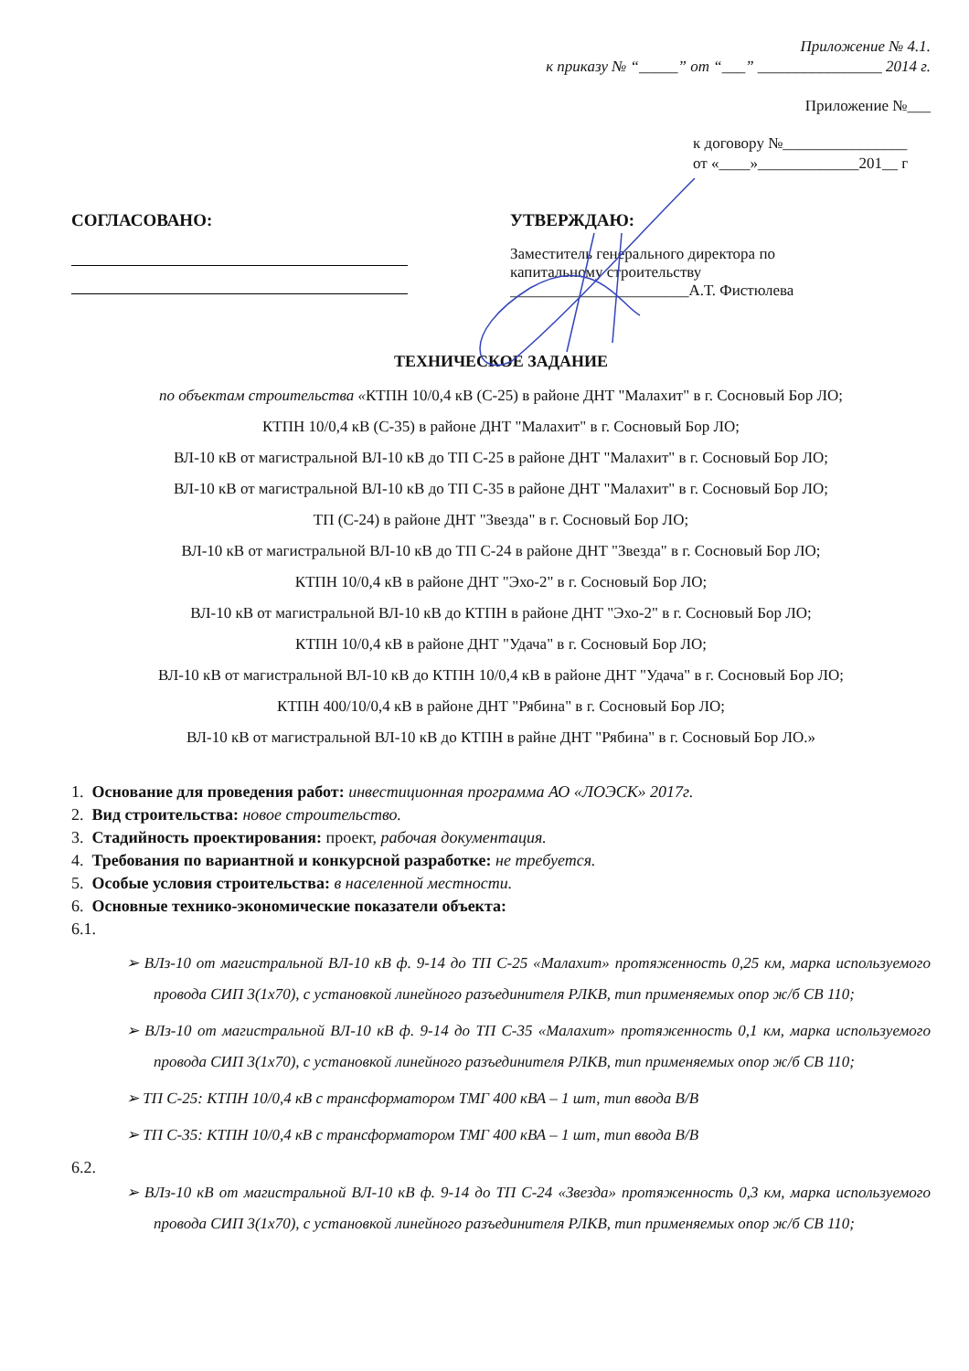Приложение № 4.1.
к приказу № “_____” от “___” ________________ 2014 г.
Приложение №___
к договору №________________
от «____»_____________201__ г
СОГЛАСОВАНО: УТВЕРЖДАЮ:
Заместитель генерального директора по
капитальному строительству
_______________________А.Т. Фистюлева
ТЕХНИЧЕСКОЕ ЗАДАНИЕ
по объектам строительства «КТПН 10/0,4 кВ (С-25) в районе ДНТ "Малахит" в г. Сосновый Бор ЛО;
КТПН 10/0,4 кВ (С-35) в районе ДНТ "Малахит" в г. Сосновый Бор ЛО;
ВЛ-10 кВ от магистральной ВЛ-10 кВ до ТП С-25 в районе ДНТ "Малахит" в г. Сосновый Бор ЛО;
ВЛ-10 кВ от магистральной ВЛ-10 кВ до ТП С-35 в районе ДНТ "Малахит" в г. Сосновый Бор ЛО;
ТП (С-24) в районе ДНТ "Звезда" в г. Сосновый Бор ЛО;
ВЛ-10 кВ от магистральной ВЛ-10 кВ до ТП С-24 в районе ДНТ "Звезда" в г. Сосновый Бор ЛО;
КТПН 10/0,4 кВ в районе ДНТ "Эхо-2" в г. Сосновый Бор ЛО;
ВЛ-10 кВ от магистральной ВЛ-10 кВ до КТПН в районе ДНТ "Эхо-2" в г. Сосновый Бор ЛО;
КТПН 10/0,4 кВ в районе ДНТ "Удача" в г. Сосновый Бор ЛО;
ВЛ-10 кВ от магистральной ВЛ-10 кВ до КТПН 10/0,4 кВ в районе ДНТ "Удача" в г. Сосновый Бор ЛО;
КТПН 400/10/0,4 кВ в районе ДНТ "Рябина" в г. Сосновый Бор ЛО;
ВЛ-10 кВ от магистральной ВЛ-10 кВ до КТПН в райне ДНТ "Рябина" в г. Сосновый Бор ЛО.»
1. Основание для проведения работ: инвестиционная программа АО «ЛОЭСК» 2017г.
2. Вид строительства: новое строительство.
3. Стадийность проектирования: проект, рабочая документация.
4. Требования по вариантной и конкурсной разработке: не требуется.
5. Особые условия строительства: в населенной местности.
6. Основные технико-экономические показатели объекта:
6.1.
➢ ВЛз-10 от магистральной ВЛ-10 кВ ф. 9-14 до ТП С-25 «Малахит» протяженность 0,25 км, марка используемого провода СИП 3(1х70), с установкой линейного разъединителя РЛКВ, тип применяемых опор ж/б СВ 110;
➢ ВЛз-10 от магистральной ВЛ-10 кВ ф. 9-14 до ТП С-35 «Малахит» протяженность 0,1 км, марка используемого провода СИП 3(1х70), с установкой линейного разъединителя РЛКВ, тип применяемых опор ж/б СВ 110;
➢ ТП С-25: КТПН 10/0,4 кВ с трансформатором ТМГ 400 кВА – 1 шт, тип ввода В/В
➢ ТП С-35: КТПН 10/0,4 кВ с трансформатором ТМГ 400 кВА – 1 шт, тип ввода В/В
6.2.
➢ ВЛз-10 кВ от магистральной ВЛ-10 кВ ф. 9-14 до ТП С-24 «Звезда» протяженность 0,3 км, марка используемого провода СИП 3(1х70), с установкой линейного разъединителя РЛКВ, тип применяемых опор ж/б СВ 110;